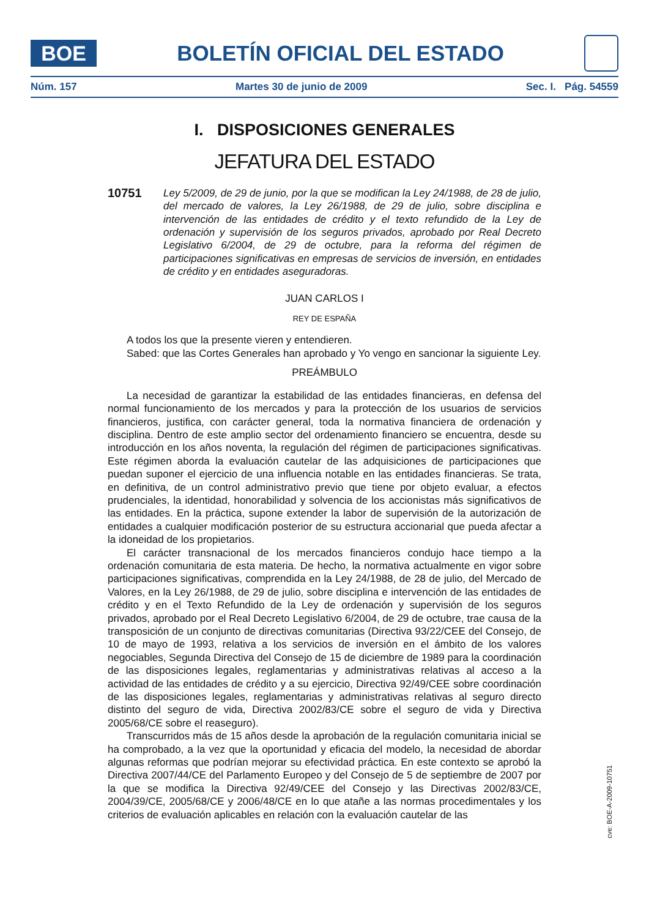BOE
BOLETÍN OFICIAL DEL ESTADO
Núm. 157 Martes 30 de junio de 2009 Sec. I. Pág. 54559
I. DISPOSICIONES GENERALES
JEFATURA DEL ESTADO
10751
Ley 5/2009, de 29 de junio, por la que se modifican la Ley 24/1988, de 28 de julio, del mercado de valores, la Ley 26/1988, de 29 de julio, sobre disciplina e intervención de las entidades de crédito y el texto refundido de la Ley de ordenación y supervisión de los seguros privados, aprobado por Real Decreto Legislativo 6/2004, de 29 de octubre, para la reforma del régimen de participaciones significativas en empresas de servicios de inversión, en entidades de crédito y en entidades aseguradoras.
JUAN CARLOS I
REY DE ESPAÑA
A todos los que la presente vieren y entendieren.
Sabed: que las Cortes Generales han aprobado y Yo vengo en sancionar la siguiente Ley.
PREÁMBULO
La necesidad de garantizar la estabilidad de las entidades financieras, en defensa del normal funcionamiento de los mercados y para la protección de los usuarios de servicios financieros, justifica, con carácter general, toda la normativa financiera de ordenación y disciplina. Dentro de este amplio sector del ordenamiento financiero se encuentra, desde su introducción en los años noventa, la regulación del régimen de participaciones significativas. Este régimen aborda la evaluación cautelar de las adquisiciones de participaciones que puedan suponer el ejercicio de una influencia notable en las entidades financieras. Se trata, en definitiva, de un control administrativo previo que tiene por objeto evaluar, a efectos prudenciales, la identidad, honorabilidad y solvencia de los accionistas más significativos de las entidades. En la práctica, supone extender la labor de supervisión de la autorización de entidades a cualquier modificación posterior de su estructura accionarial que pueda afectar a la idoneidad de los propietarios.
El carácter transnacional de los mercados financieros condujo hace tiempo a la ordenación comunitaria de esta materia. De hecho, la normativa actualmente en vigor sobre participaciones significativas, comprendida en la Ley 24/1988, de 28 de julio, del Mercado de Valores, en la Ley 26/1988, de 29 de julio, sobre disciplina e intervención de las entidades de crédito y en el Texto Refundido de la Ley de ordenación y supervisión de los seguros privados, aprobado por el Real Decreto Legislativo 6/2004, de 29 de octubre, trae causa de la transposición de un conjunto de directivas comunitarias (Directiva 93/22/CEE del Consejo, de 10 de mayo de 1993, relativa a los servicios de inversión en el ámbito de los valores negociables, Segunda Directiva del Consejo de 15 de diciembre de 1989 para la coordinación de las disposiciones legales, reglamentarias y administrativas relativas al acceso a la actividad de las entidades de crédito y a su ejercicio, Directiva 92/49/CEE sobre coordinación de las disposiciones legales, reglamentarias y administrativas relativas al seguro directo distinto del seguro de vida, Directiva 2002/83/CE sobre el seguro de vida y Directiva 2005/68/CE sobre el reaseguro).
Transcurridos más de 15 años desde la aprobación de la regulación comunitaria inicial se ha comprobado, a la vez que la oportunidad y eficacia del modelo, la necesidad de abordar algunas reformas que podrían mejorar su efectividad práctica. En este contexto se aprobó la Directiva 2007/44/CE del Parlamento Europeo y del Consejo de 5 de septiembre de 2007 por la que se modifica la Directiva 92/49/CEE del Consejo y las Directivas 2002/83/CE, 2004/39/CE, 2005/68/CE y 2006/48/CE en lo que atañe a las normas procedimentales y los criterios de evaluación aplicables en relación con la evaluación cautelar de las
cve: BOE-A-2009-10751